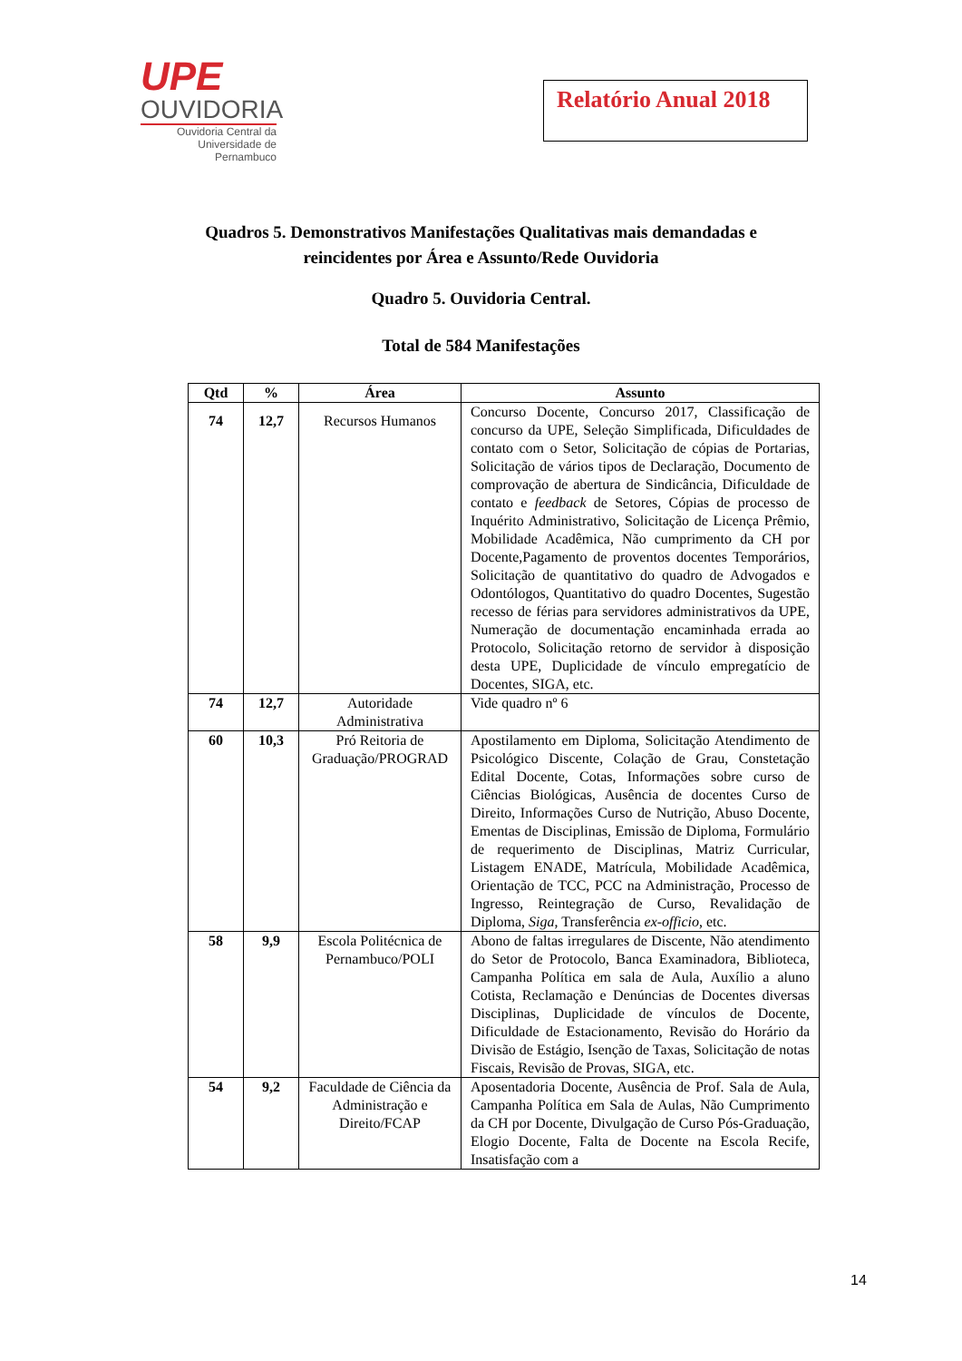UPE
OUVIDORIA
Ouvidoria Central da Universidade de Pernambuco
Relatório Anual 2018
Quadros 5. Demonstrativos Manifestações Qualitativas mais demandadas e reincidentes por Área e Assunto/Rede Ouvidoria
Quadro 5. Ouvidoria Central.
Total de 584 Manifestações
| Qtd | % | Área | Assunto |
| --- | --- | --- | --- |
| 74 | 12,7 | Recursos Humanos | Concurso Docente, Concurso 2017, Classificação de concurso da UPE, Seleção Simplificada, Dificuldades de contato com o Setor, Solicitação de cópias de Portarias, Solicitação de vários tipos de Declaração, Documento de comprovação de abertura de Sindicância, Dificuldade de contato e feedback de Setores, Cópias de processo de Inquérito Administrativo, Solicitação de Licença Prêmio, Mobilidade Acadêmica, Não cumprimento da CH por Docente,Pagamento de proventos docentes Temporários, Solicitação de quantitativo do quadro de Advogados e Odontólogos, Quantitativo do quadro Docentes, Sugestão recesso de férias para servidores administrativos da UPE, Numeração de documentação encaminhada errada ao Protocolo, Solicitação retorno de servidor à disposição desta UPE, Duplicidade de vínculo empregatício de Docentes, SIGA, etc. |
| 74 | 12,7 | Autoridade Administrativa | Vide quadro nº 6 |
| 60 | 10,3 | Pró Reitoria de Graduação/PROGRAD | Apostilamento em Diploma, Solicitação Atendimento de Psicológico Discente, Colação de Grau, Constetação Edital Docente, Cotas, Informações sobre curso de Ciências Biológicas, Ausência de docentes Curso de Direito, Informações Curso de Nutrição, Abuso Docente, Ementas de Disciplinas, Emissão de Diploma, Formulário de requerimento de Disciplinas, Matriz Curricular, Listagem ENADE, Matrícula, Mobilidade Acadêmica, Orientação de TCC, PCC na Administração, Processo de Ingresso, Reintegração de Curso, Revalidação de Diploma, Siga , Transferência ex-officio , etc. |
| 58 | 9,9 | Escola Politécnica de Pernambuco/POLI | Abono de faltas irregulares de Discente, Não atendimento do Setor de Protocolo, Banca Examinadora, Biblioteca, Campanha Política em sala de Aula, Auxílio a aluno Cotista, Reclamação e Denúncias de Docentes diversas Disciplinas, Duplicidade de vínculos de Docente, Dificuldade de Estacionamento, Revisão do Horário da Divisão de Estágio, Isenção de Taxas, Solicitação de notas Fiscais, Revisão de Provas, SIGA, etc. |
| 54 | 9,2 | Faculdade de Ciência da Administração e Direito/FCAP | Aposentadoria Docente, Ausência de Prof. Sala de Aula, Campanha Política em Sala de Aulas, Não Cumprimento da CH por Docente, Divulgação de Curso Pós-Graduação, Elogio Docente, Falta de Docente na Escola Recife, Insatisfação com a |
14